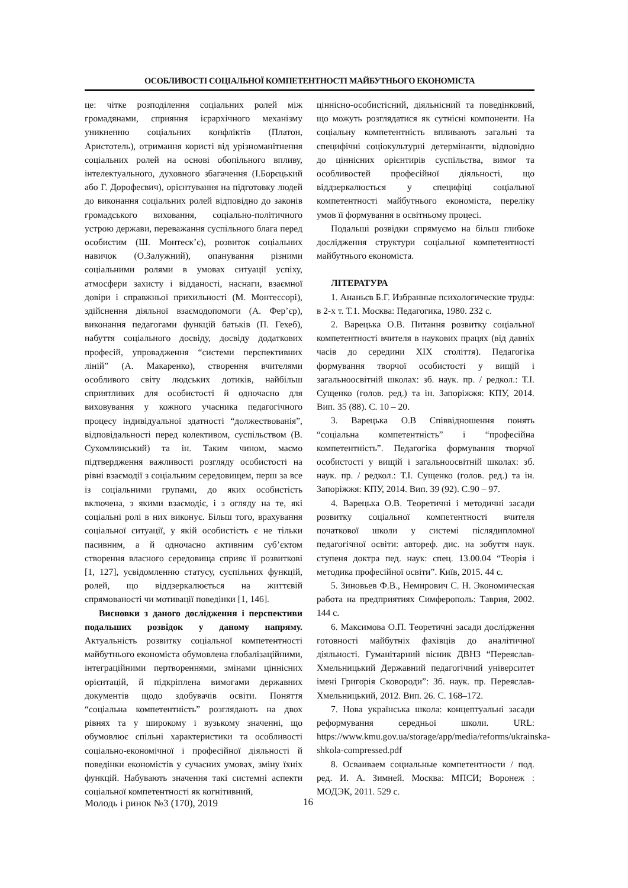ОСОБЛИВОСТІ СОЦІАЛЬНОЇ КОМПЕТЕНТНОСТІ МАЙБУТНЬОГО ЕКОНОМІСТА
це: чітке розподілення соціальних ролей між громадянами, сприяння ієрархічного механізму уникненню соціальних конфліктів (Платон, Аристотель), отримання користі від урізноманітнення соціальних ролей на основі обопільного впливу, інтелектуального, духовного збагачення (І.Борєцький або Г. Дорофеєвич), орієнтування на підготовку людей до виконання соціальних ролей відповідно до законів громадського виховання, соціально-політичного устрою держави, переважання суспільного блага перед особистим (Ш. Монтеск’є), розвиток соціальних навичок (О.Залужний), опанування різними соціальними ролями в умовах ситуації успіху, атмосфери захисту і відданості, наснаги, взаємної довіри і справжньої прихильності (М. Монтессорі), здійснення діяльної взаємодопомоги (А. Фер’єр), виконання педагогами функцій батьків (П. Гехеб), набуття соціального досвіду, досвіду додаткових професій, упровадження “системи перспективних ліній” (А. Макаренко), створення вчителями особливого світу людських дотиків, найбільш сприятливих для особистості й одночасно для виховування у кожного учасника педагогічного процесу індивідуальної здатності “должествованія”, відповідальності перед колективом, суспільством (В. Сухомлинський) та ін. Таким чином, маємо підтвердження важливості розгляду особистості на рівні взаємодії з соціальним середовищем, перш за все із соціальними групами, до яких особистість включена, з якими взаємодіє, і з огляду на те, які соціальні ролі в них виконує. Більш того, врахування соціальної ситуації, у якій особистість є не тільки пасивним, а й одночасно активним суб’єктом створення власного середовища сприяє її розвиткові [1, 127], усвідомленню статусу, суспільних функцій, ролей, що віддзеркалюється на життєвій спрямованості чи мотивації поведінки [1, 146].
Висновки з даного дослідження і перспективи подальших розвідок у даному напряму. Актуальність розвитку соціальної компетентності майбутнього економіста обумовлена глобалізаційними, інтеграційними пертвореннями, змінами ціннісних орієнтацій, й підкріплена вимогами державних документів щодо здобувачів освіти. Поняття “соціальна компетентність” розглядають на двох рівнях та у широкому і вузькому значенні, що обумовлює спільні характеристики та особливості соціально-економічної і професійної діяльності й поведінки економістів у сучасних умовах, зміну їхніх функцій. Набувають значення такі системні аспекти соціальної компетентності як когнітивний,
ціннісно-особистісний, діяльнісний та поведінковий, що можуть розглядатися як сутнісні компоненти. На соціальну компетентність впливають загальні та специфічні соціокультурні детермінанти, відповідно до ціннісних орієнтирів суспільства, вимог та особливостей професійної діяльності, що віддзеркалюється у специфіці соціальної компетентності майбутнього економіста, переліку умов її формування в освітньому процесі.
Подальші розвідки спрямуємо на більш глибоке дослідження структури соціальної компетентності майбутнього економіста.
ЛІТЕРАТУРА
1. Ананьєв Б.Г. Избранные психологические труды: в 2-х т. Т.1. Москва: Педагогика, 1980. 232 с.
2. Варецька О.В. Питання розвитку соціальної компетентності вчителя в наукових працях (від давніх часів до середини XIX століття). Педагогіка формування творчої особистості у вищій і загальноосвітній школах: зб. наук. пр. / редкол.: Т.І. Сущенко (голов. ред.) та ін. Запоріжжя: КПУ, 2014. Вип. 35 (88). С. 10 – 20.
3. Варецька О.В Співвідношення понять “соціальна компетентність” і “професійна компетентність”. Педагогіка формування творчої особистості у вищій і загальноосвітній школах: зб. наук. пр. / редкол.: Т.І. Сущенко (голов. ред.) та ін. Запоріжжя: КПУ, 2014. Вип. 39 (92). С.90 – 97.
4. Варецька О.В. Теоретичні і методичні засади розвитку соціальної компетентності вчителя початкової школи у системі післядипломної педагогічної освіти: автореф. дис. на зобуття наук. ступеня доктра пед. наук: спец. 13.00.04 “Теорія і методика професійної освіти”. Київ, 2015. 44 с.
5. Зиновьев Ф.В., Немирович С. Н. Экономическая работа на предприятиях Симферополь: Таврия, 2002. 144 с.
6. Максимова О.П. Теоретичні засади дослідження готовності майбутніх фахівців до аналітичної діяльності. Гуманітарний вісник ДВНЗ “Переяслав-Хмельницький Державний педагогічний університет імені Григорія Сковороди”: Зб. наук. пр. Переяслав-Хмельницький, 2012. Вип. 26. С. 168–172.
7. Нова українська школа: концептуальні засади реформування середньої школи. URL: https://www.kmu.gov.ua/storage/app/media/reforms/ukrainska-shkola-compressed.pdf
8. Осваиваем социальные компетентности / под. ред. И. А. Зимней. Москва: МПСИ; Воронеж : МОДЭК, 2011. 529 с.
Молодь і ринок №3 (170), 2019 16